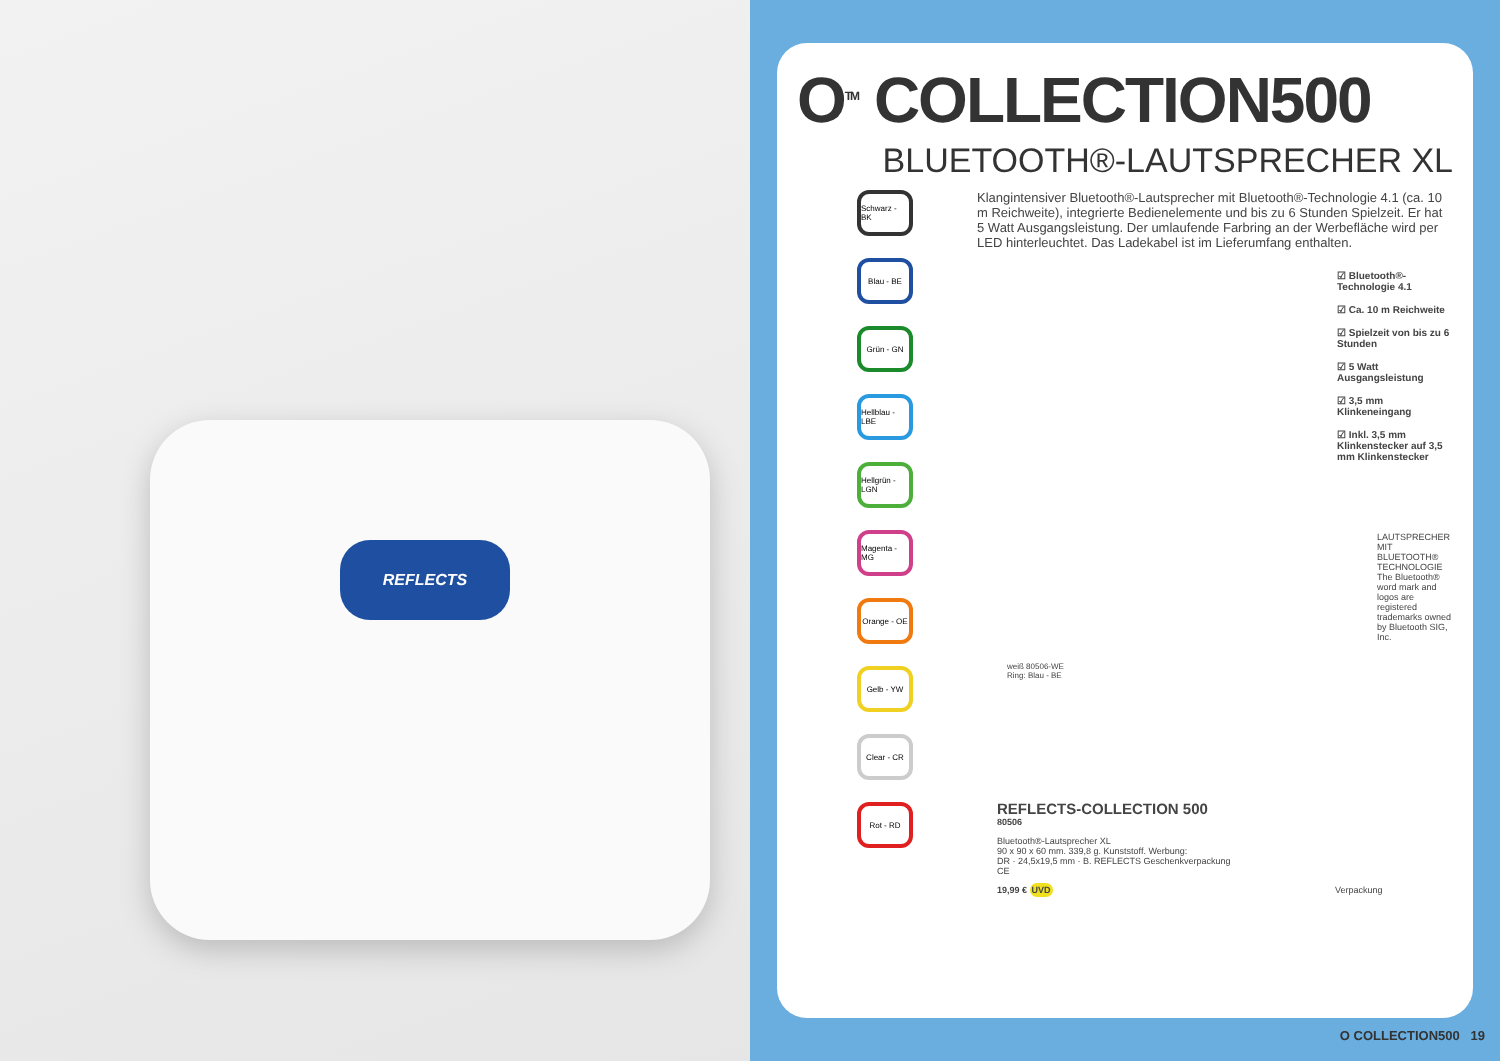REFLECTS
O<sup>TM</sup> COLLECTION500
BLUETOOTH®-LAUTSPRECHER XL
Schwarz - BK
Blau - BE
Grün - GN
Hellblau - LBE
Hellgrün - LGN
Magenta - MG
Orange - OE
Gelb - YW
Clear - CR
Rot - RD
Klangintensiver Bluetooth®-Lautsprecher mit Bluetooth®-Technologie 4.1 (ca. 10 m Reichweite), integrierte Bedienelemente und bis zu 6 Stunden Spielzeit. Er hat 5 Watt Ausgangsleistung. Der umlaufende Farbring an der Werbefläche wird per LED hinterleuchtet. Das Ladekabel ist im Lieferumfang enthalten.
☑ Bluetooth®-Technologie 4.1
☑ Ca. 10 m Reichweite
☑ Spielzeit von bis zu 6 Stunden
☑ 5 Watt Ausgangsleistung
☑ 3,5 mm Klinkeneingang
☑ Inkl. 3,5 mm Klinkenstecker auf 3,5 mm Klinkenstecker
LAUTSPRECHER MIT
BLUETOOTH® TECHNOLOGIE
The Bluetooth® word mark and logos are registered trademarks owned by Bluetooth SIG, Inc.
weiß 80506-WE
Ring: Blau - BE
REFLECTS-COLLECTION 500
80506
Bluetooth®-Lautsprecher XL
90 x 90 x 60 mm. 339,8 g. Kunststoff. Werbung:
DR · 24,5x19,5 mm · B. REFLECTS Geschenkverpackung
CE
19,99 € UVD Verpackung
O COLLECTION500 19